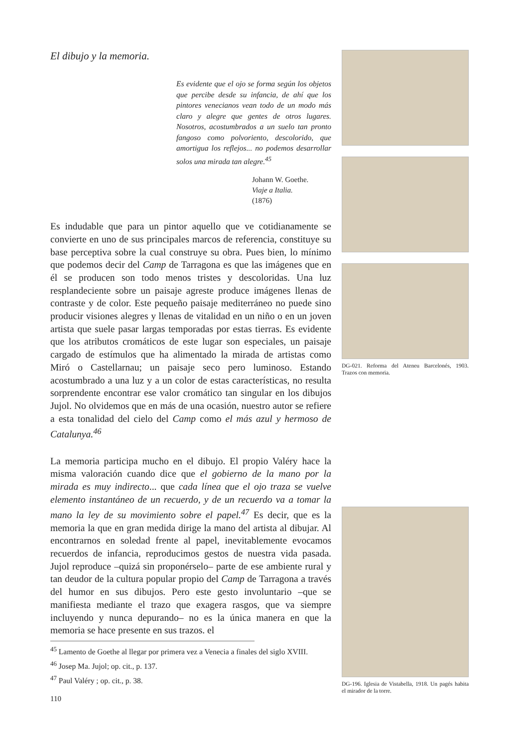El dibujo y la memoria.
Es evidente que el ojo se forma según los objetos que percibe desde su infancia, de ahí que los pintores venecianos vean todo de un modo más claro y alegre que gentes de otros lugares. Nosotros, acostumbrados a un suelo tan pronto fangoso como polvoriento, descolorido, que amortigua los reflejos... no podemos desarrollar solos una mirada tan alegre.<sup>45</sup>
Johann W. Goethe.
Viaje a Italia.
(1876)
Es indudable que para un pintor aquello que ve cotidianamente se convierte en uno de sus principales marcos de referencia, constituye su base perceptiva sobre la cual construye su obra. Pues bien, lo mínimo que podemos decir del Camp de Tarragona es que las imágenes que en él se producen son todo menos tristes y descoloridas. Una luz resplandeciente sobre un paisaje agreste produce imágenes llenas de contraste y de color. Este pequeño paisaje mediterráneo no puede sino producir visiones alegres y llenas de vitalidad en un niño o en un joven artista que suele pasar largas temporadas por estas tierras. Es evidente que los atributos cromáticos de este lugar son especiales, un paisaje cargado de estímulos que ha alimentado la mirada de artistas como Miró o Castellarnau; un paisaje seco pero luminoso. Estando acostumbrado a una luz y a un color de estas características, no resulta sorprendente encontrar ese valor cromático tan singular en los dibujos Jujol. No olvidemos que en más de una ocasión, nuestro autor se refiere a esta tonalidad del cielo del Camp como el más azul y hermoso de Catalunya.<sup>46</sup>
La memoria participa mucho en el dibujo. El propio Valéry hace la misma valoración cuando dice que el gobierno de la mano por la mirada es muy indirecto... que cada línea que el ojo traza se vuelve elemento instantáneo de un recuerdo, y de un recuerdo va a tomar la mano la ley de su movimiento sobre el papel.<sup>47</sup> Es decir, que es la memoria la que en gran medida dirige la mano del artista al dibujar. Al encontrarnos en soledad frente al papel, inevitablemente evocamos recuerdos de infancia, reproducimos gestos de nuestra vida pasada. Jujol reproduce –quizá sin proponérselo– parte de ese ambiente rural y tan deudor de la cultura popular propio del Camp de Tarragona a través del humor en sus dibujos. Pero este gesto involuntario –que se manifiesta mediante el trazo que exagera rasgos, que va siempre incluyendo y nunca depurando– no es la única manera en que la memoria se hace presente en sus trazos. el
<sup>45</sup> Lamento de Goethe al llegar por primera vez a Venecia a finales del siglo XVIII.
<sup>46</sup> Josep Ma. Jujol; op. cit., p. 137.
<sup>47</sup> Paul Valéry ; op. cit., p. 38.
110
DG-021. Reforma del Ateneu Barcelonés, 1903. Trazos con memoria.
DG-196. Iglesia de Vistabella, 1918. Un pagés habita el mirador de la torre.